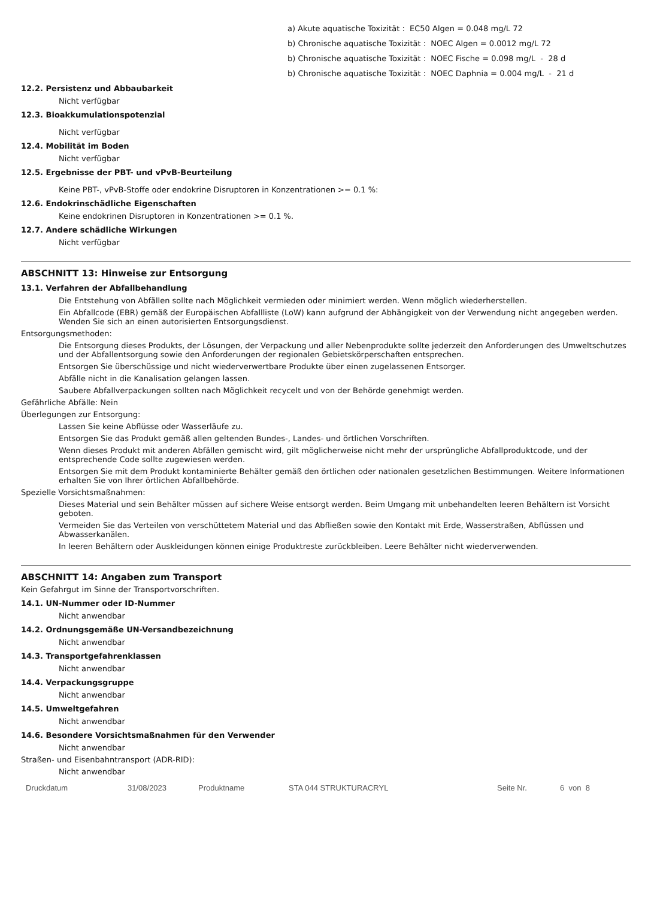a) Akute aquatische Toxizität : EC50 Algen = 0.048 mg/L 72
b) Chronische aquatische Toxizität : NOEC Algen = 0.0012 mg/L 72
b) Chronische aquatische Toxizität : NOEC Fische = 0.098 mg/L - 28 d
b) Chronische aquatische Toxizität : NOEC Daphnia = 0.004 mg/L - 21 d
12.2. Persistenz und Abbaubarkeit
Nicht verfügbar
12.3. Bioakkumulationspotenzial
Nicht verfügbar
12.4. Mobilität im Boden
Nicht verfügbar
12.5. Ergebnisse der PBT- und vPvB-Beurteilung
Keine PBT-, vPvB-Stoffe oder endokrine Disruptoren in Konzentrationen >= 0.1 %:
12.6. Endokrinschädliche Eigenschaften
Keine endokrinen Disruptoren in Konzentrationen >= 0.1 %.
12.7. Andere schädliche Wirkungen
Nicht verfügbar
ABSCHNITT 13: Hinweise zur Entsorgung
13.1. Verfahren der Abfallbehandlung
Die Entstehung von Abfällen sollte nach Möglichkeit vermieden oder minimiert werden. Wenn möglich wiederherstellen.
Ein Abfallcode (EBR) gemäß der Europäischen Abfallliste (LoW) kann aufgrund der Abhängigkeit von der Verwendung nicht angegeben werden. Wenden Sie sich an einen autorisierten Entsorgungsdienst.
Entsorgungsmethoden:
Die Entsorgung dieses Produkts, der Lösungen, der Verpackung und aller Nebenprodukte sollte jederzeit den Anforderungen des Umweltschutzes und der Abfallentsorgung sowie den Anforderungen der regionalen Gebietskörperschaften entsprechen.
Entsorgen Sie überschüssige und nicht wiederverwertbare Produkte über einen zugelassenen Entsorger.
Abfälle nicht in die Kanalisation gelangen lassen.
Saubere Abfallverpackungen sollten nach Möglichkeit recycelt und von der Behörde genehmigt werden.
Gefährliche Abfälle: Nein
Überlegungen zur Entsorgung:
Lassen Sie keine Abflüsse oder Wasserläufe zu.
Entsorgen Sie das Produkt gemäß allen geltenden Bundes-, Landes- und örtlichen Vorschriften.
Wenn dieses Produkt mit anderen Abfällen gemischt wird, gilt möglicherweise nicht mehr der ursprüngliche Abfallproduktcode, und der entsprechende Code sollte zugewiesen werden.
Entsorgen Sie mit dem Produkt kontaminierte Behälter gemäß den örtlichen oder nationalen gesetzlichen Bestimmungen. Weitere Informationen erhalten Sie von Ihrer örtlichen Abfallbehörde.
Spezielle Vorsichtsmaßnahmen:
Dieses Material und sein Behälter müssen auf sichere Weise entsorgt werden. Beim Umgang mit unbehandelten leeren Behältern ist Vorsicht geboten.
Vermeiden Sie das Verteilen von verschüttetem Material und das Abfließen sowie den Kontakt mit Erde, Wasserstraßen, Abflüssen und Abwasserkanälen.
In leeren Behältern oder Auskleidungen können einige Produktreste zurückbleiben. Leere Behälter nicht wiederverwenden.
ABSCHNITT 14: Angaben zum Transport
Kein Gefahrgut im Sinne der Transportvorschriften.
14.1. UN-Nummer oder ID-Nummer
Nicht anwendbar
14.2. Ordnungsgemäße UN-Versandbezeichnung
Nicht anwendbar
14.3. Transportgefahrenklassen
Nicht anwendbar
14.4. Verpackungsgruppe
Nicht anwendbar
14.5. Umweltgefahren
Nicht anwendbar
14.6. Besondere Vorsichtsmaßnahmen für den Verwender
Nicht anwendbar
Straßen- und Eisenbahntransport (ADR-RID):
Nicht anwendbar
Druckdatum 31/08/2023 Produktname STA 044 STRUKTURACRYL Seite Nr. 6 von 8